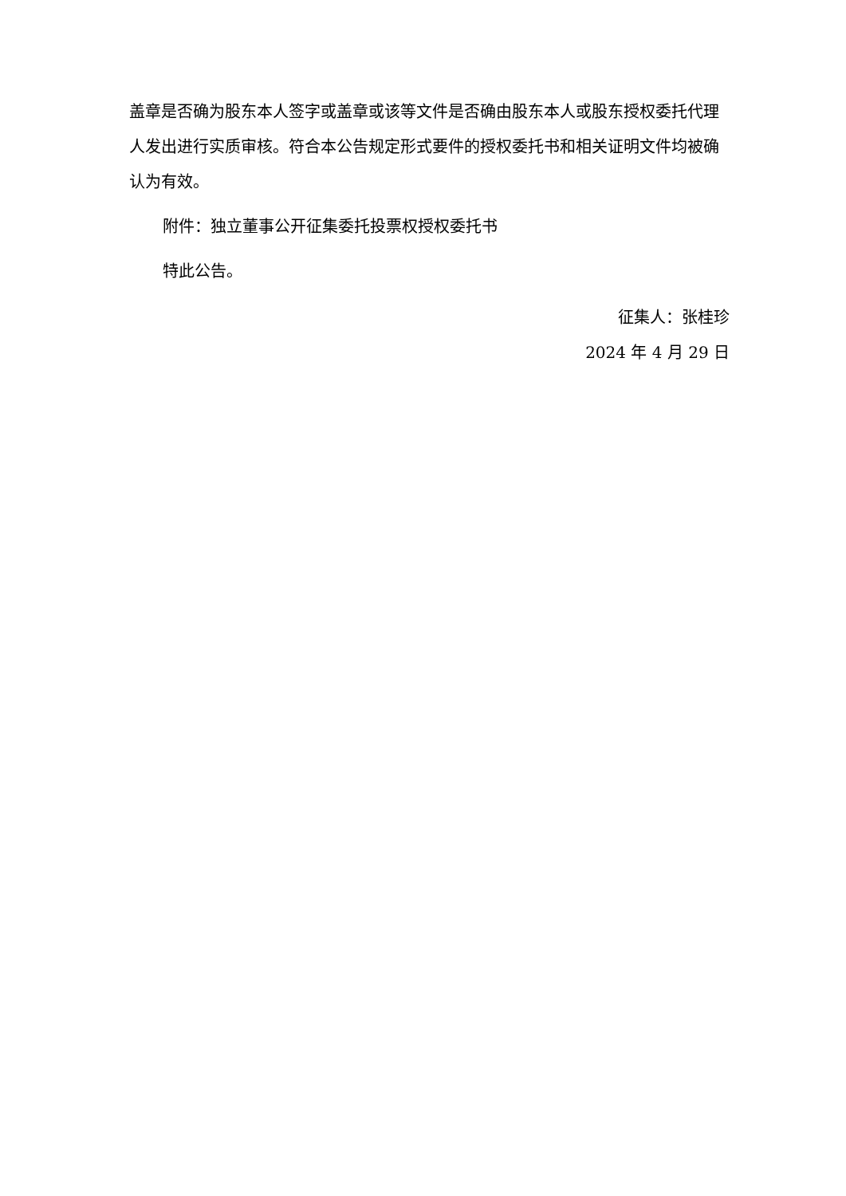盖章是否确为股东本人签字或盖章或该等文件是否确由股东本人或股东授权委托代理人发出进行实质审核。符合本公告规定形式要件的授权委托书和相关证明文件均被确认为有效。
附件：独立董事公开征集委托投票权授权委托书
特此公告。
征集人：张桂珍
2024 年 4 月 29 日